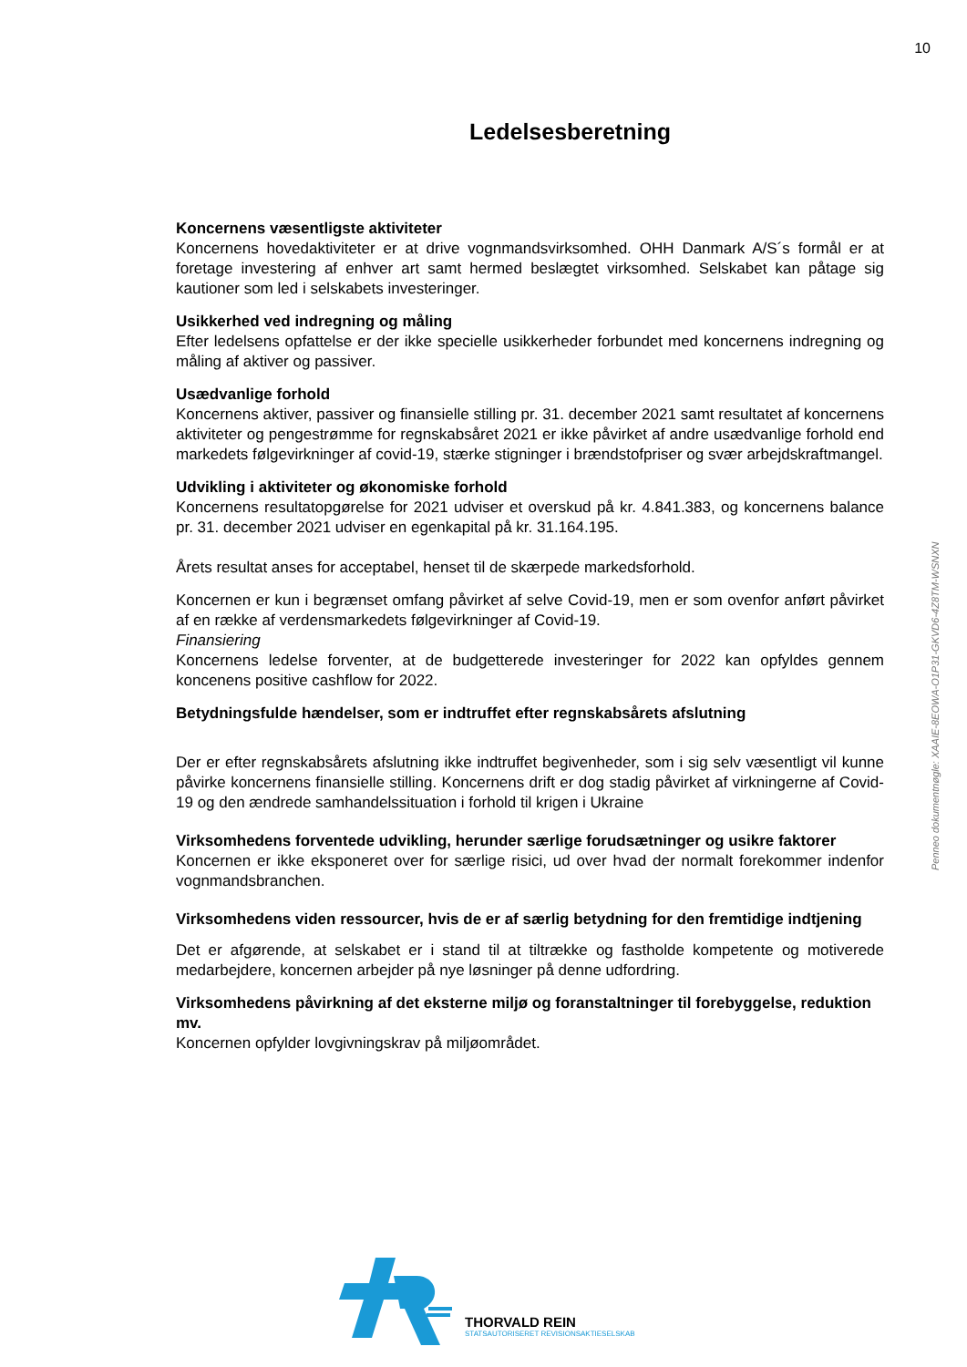10
Penneo dokumentnøgle: XAAIE-8EOWA-O1P31-GKVD6-4Z8TM-WSNXN
Ledelsesberetning
Koncernens væsentligste aktiviteter
Koncernens hovedaktiviteter er at drive vognmandsvirksomhed. OHH Danmark A/S´s formål er at foretage investering af enhver art samt hermed beslægtet virksomhed. Selskabet kan påtage sig kautioner som led i selskabets investeringer.
Usikkerhed ved indregning og måling
Efter ledelsens opfattelse er der ikke specielle usikkerheder forbundet med koncernens indregning og måling af aktiver og passiver.
Usædvanlige forhold
Koncernens aktiver, passiver og finansielle stilling pr. 31. december 2021 samt resultatet af koncernens aktiviteter og pengestrømme for regnskabsåret 2021 er ikke påvirket af andre usædvanlige forhold end markedets følgevirkninger af covid-19, stærke stigninger i brændstofpriser og svær arbejdskraftmangel.
Udvikling i aktiviteter og økonomiske forhold
Koncernens resultatopgørelse for 2021 udviser et overskud på kr. 4.841.383, og koncernens balance pr. 31. december 2021 udviser en egenkapital på kr. 31.164.195.
Årets resultat anses for acceptabel, henset til de skærpede markedsforhold.
Koncernen er kun i begrænset omfang påvirket af selve Covid-19, men er som ovenfor anført påvirket af en række af verdensmarkedets følgevirkninger af Covid-19.
Finansiering
Koncernens ledelse forventer, at de budgetterede investeringer for 2022 kan opfyldes gennem koncenens positive cashflow for 2022.
Betydningsfulde hændelser, som er indtruffet efter regnskabsårets afslutning
Der er efter regnskabsårets afslutning ikke indtruffet begivenheder, som i sig selv væsentligt vil kunne påvirke koncernens finansielle stilling. Koncernens drift er dog stadig påvirket af virkningerne af Covid-19 og den ændrede samhandelssituation i forhold til krigen i Ukraine
Virksomhedens forventede udvikling, herunder særlige forudsætninger og usikre faktorer
Koncernen er ikke eksponeret over for særlige risici, ud over hvad der normalt forekommer indenfor vognmandsbranchen.
Virksomhedens viden ressourcer, hvis de er af særlig betydning for den fremtidige indtjening
Det er afgørende, at selskabet er i stand til at tiltrække og fastholde kompetente og motiverede medarbejdere, koncernen arbejder på nye løsninger på denne udfordring.
Virksomhedens påvirkning af det eksterne miljø og foranstaltninger til forebyggelse, reduktion mv.
Koncernen opfylder lovgivningskrav på miljøområdet.
THORVALD REIN
STATSAUTORISERET REVISIONSAKTIESELSKAB